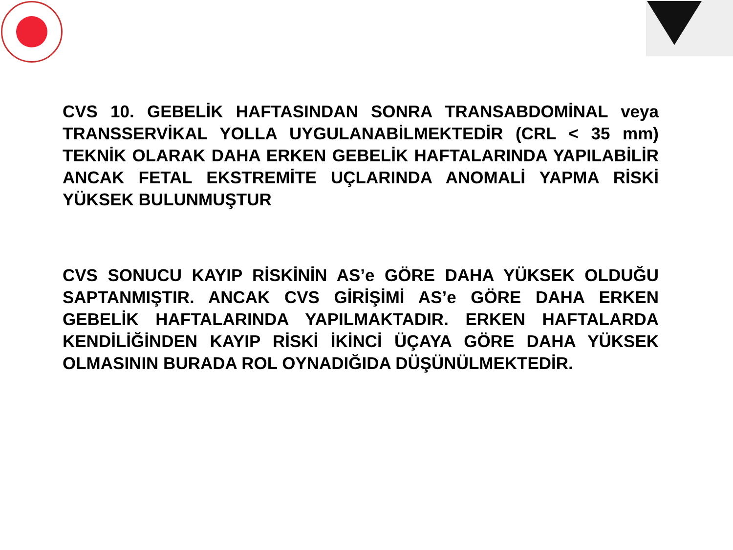CVS 10. GEBELİK HAFTASINDAN SONRA TRANSABDOMİNAL veya TRANSSERVİKAL YOLLA UYGULANABİLMEKTEDİR (CRL < 35 mm) TEKNİK OLARAK DAHA ERKEN GEBELİK HAFTALARINDA YAPILABİLİR ANCAK FETAL EKSTREMİTE UÇLARINDA ANOMALİ YAPMA RİSKİ YÜKSEK BULUNMUŞTUR
CVS SONUCU KAYIP RİSKİNİN AS’e GÖRE DAHA YÜKSEK OLDUĞU SAPTANMIŞTIR. ANCAK CVS GİRİŞİMİ AS’e GÖRE DAHA ERKEN GEBELİK HAFTALARINDA YAPILMAKTADIR. ERKEN HAFTALARDA KENDİLİĞİNDEN KAYIP RİSKİ İKİNCİ ÜÇAYA GÖRE DAHA YÜKSEK OLMASININ BURADA ROL OYNADIĞIDA DÜŞÜNÜLMEKTEDİR.